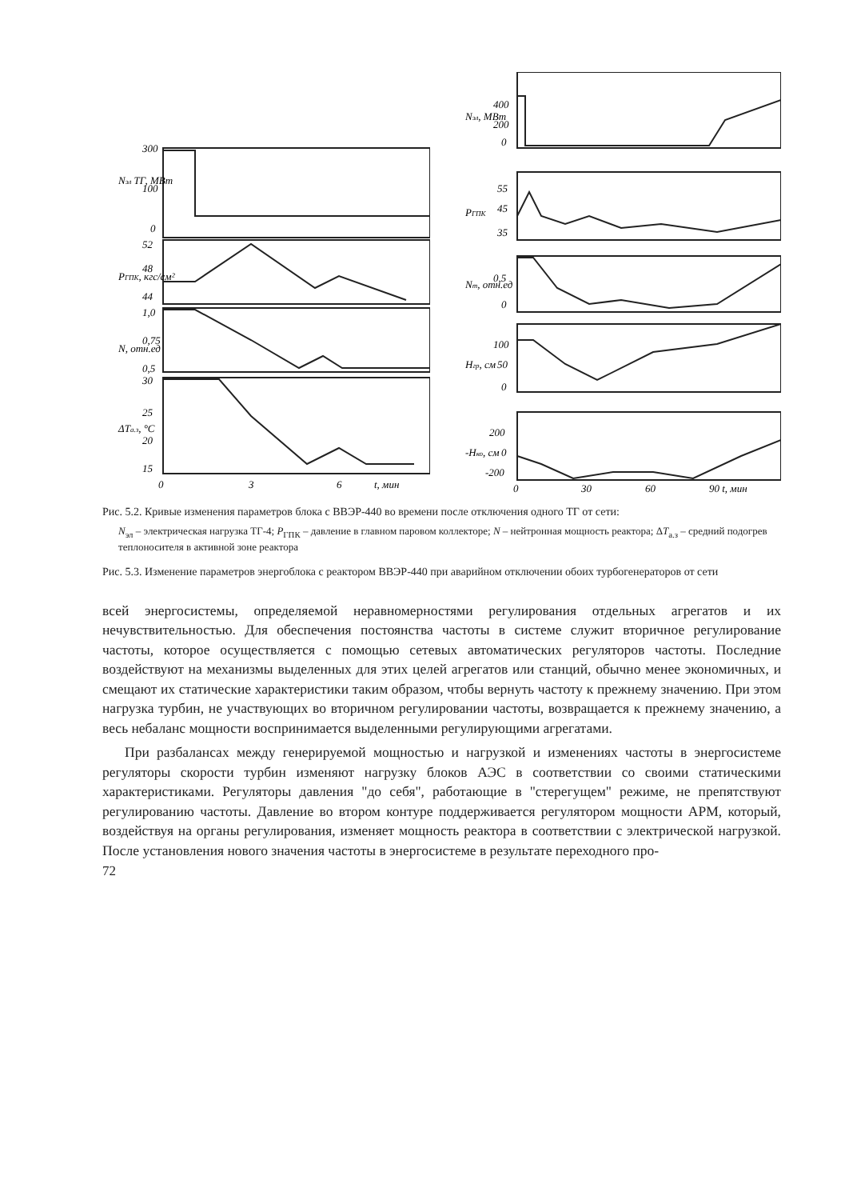300
100
0
52
48
44
1,0
0,75
0,5
30
25
20
15
0
3
6
t, мин
Nэл ТГ, МВт
PГПК, кгс/см²
N, отн.ед
ΔTа.з, °C
400
200
0
55
45
35
0,5
0
100
50
0
200
0
-200
0
30
60
90 t, мин
Nэл, МВт
PГПК
Nт, отн.ед
Hгр, см
-Hко, см
Рис. 5.2. Кривые изменения параметров блока с ВВЭР-440 во времени после отключения одного ТГ от сети:
N<sub>эл</sub> – электрическая нагрузка ТГ-4; P<sub>ГПК</sub> – давление в главном паровом коллекторе; N – нейтронная мощность реактора; ΔT<sub>а.з</sub> – средний подогрев теплоносителя в активной зоне реактора
Рис. 5.3. Изменение параметров энергоблока с реактором ВВЭР-440 при аварийном отключении обоих турбогенераторов от сети
всей энергосистемы, определяемой неравномерностями регулирования отдельных агрегатов и их нечувствительностью. Для обеспечения постоянства частоты в системе служит вторичное регулирование частоты, которое осуществляется с помощью сетевых автоматических регуляторов частоты. Последние воздействуют на механизмы выделенных для этих целей агрегатов или станций, обычно менее экономичных, и смещают их статические характеристики таким образом, чтобы вернуть частоту к прежнему значению. При этом нагрузка турбин, не участвующих во вторичном регулировании частоты, возвращается к прежнему значению, а весь небаланс мощности воспринимается выделенными регулирующими агрегатами.
При разбалансах между генерируемой мощностью и нагрузкой и изменениях частоты в энергосистеме регуляторы скорости турбин изменяют нагрузку блоков АЭС в соответствии со своими статическими характеристиками. Регуляторы давления "до себя", работающие в "стерегущем" режиме, не препятствуют регулированию частоты. Давление во втором контуре поддерживается регулятором мощности АРМ, который, воздействуя на органы регулирования, изменяет мощность реактора в соответствии с электрической нагрузкой. После установления нового значения частоты в энергосистеме в результате переходного про-
72